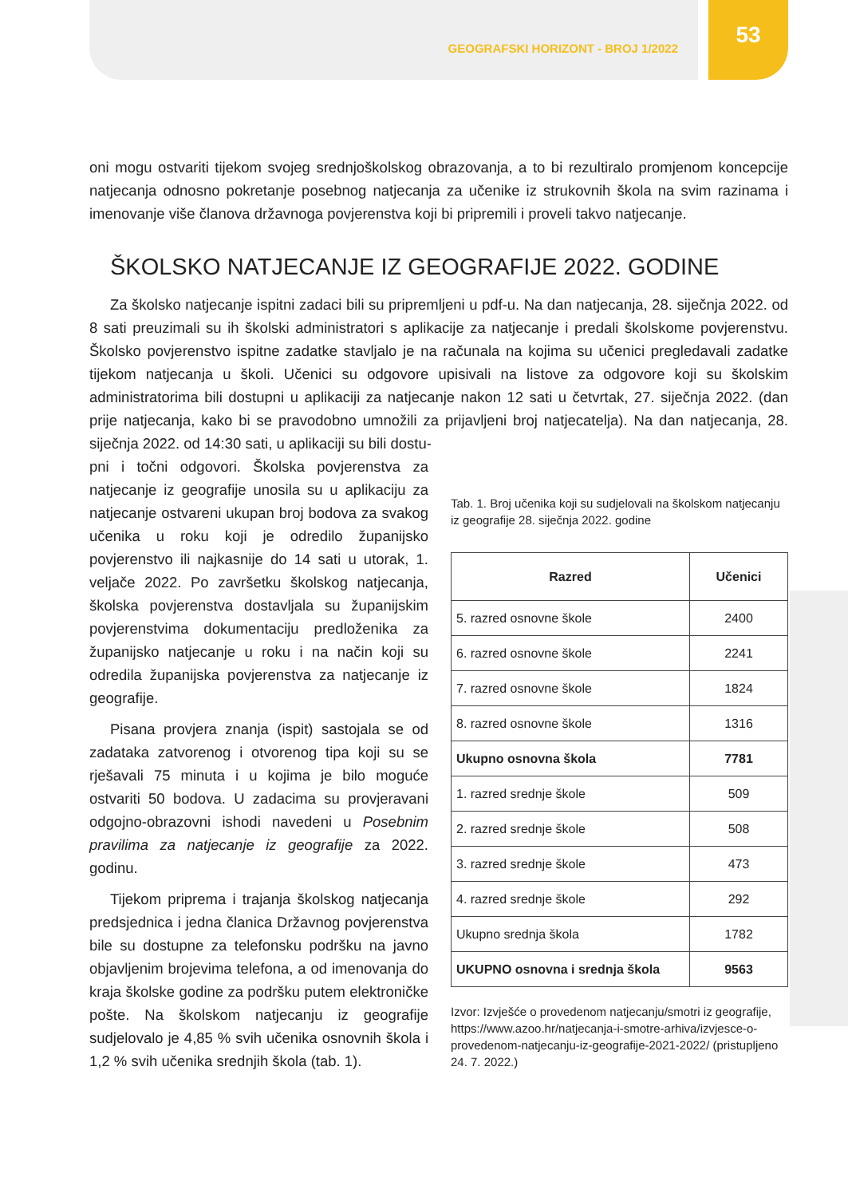GEOGRAFSKI HORIZONT - BROJ 1/2022
53
oni mogu ostvariti tijekom svojeg srednjoškolskog obrazovanja, a to bi rezultiralo promjenom koncepcije natjecanja odnosno pokretanje posebnog natjecanja za učenike iz strukovnih škola na svim razinama i imenovanje više članova državnoga povjerenstva koji bi pripremili i proveli takvo natjecanje.
ŠKOLSKO NATJECANJE IZ GEOGRAFIJE 2022. GODINE
Za školsko natjecanje ispitni zadaci bili su pripremljeni u pdf-u. Na dan natjecanja, 28. siječnja 2022. od 8 sati preuzimali su ih školski administratori s aplikacije za natjecanje i predali školskome povjerenstvu. Školsko povjerenstvo ispitne zadatke stavljalo je na računala na kojima su učenici pregledavali zadatke tijekom natjecanja u školi. Učenici su odgovore upisivali na listove za odgovore koji su školskim administratorima bili dostupni u aplikaciji za natjecanje nakon 12 sati u četvrtak, 27. siječnja 2022. (dan prije natjecanja, kako bi se pravodobno umnožili za prijavljeni broj natjecatelja). Na dan natjecanja, 28. siječnja 2022. od 14:30 sati, u aplikaciji su bili dostu-
pni i točni odgovori. Školska povjerenstva za natjecanje iz geografije unosila su u aplikaciju za natjecanje ostvareni ukupan broj bodova za svakog učenika u roku koji je odredilo županijsko povjerenstvo ili najkasnije do 14 sati u utorak, 1. veljače 2022. Po završetku školskog natjecanja, školska povjerenstva dostavljala su županijskim povjerenstvima dokumentaciju predloženika za županijsko natjecanje u roku i na način koji su odredila županijska povjerenstva za natjecanje iz geografije.
Pisana provjera znanja (ispit) sastojala se od zadataka zatvorenog i otvorenog tipa koji su se rješavali 75 minuta i u kojima je bilo moguće ostvariti 50 bodova. U zadacima su provjeravani odgojno-obrazovni ishodi navedeni u Posebnim pravilima za natjecanje iz geografije za 2022. godinu.
Tijekom priprema i trajanja školskog natjecanja predsjednica i jedna članica Državnog povjerenstva bile su dostupne za telefonsku podršku na javno objavljenim brojevima telefona, a od imenovanja do kraja školske godine za podršku putem elektroničke pošte. Na školskom natjecanju iz geografije sudjelovalo je 4,85 % svih učenika osnovnih škola i 1,2 % svih učenika srednjih škola (tab. 1).
Tab. 1. Broj učenika koji su sudjelovali na školskom natjecanju iz geografije 28. siječnja 2022. godine
| Razred | Učenici |
| --- | --- |
| 5. razred osnovne škole | 2400 |
| 6. razred osnovne škole | 2241 |
| 7. razred osnovne škole | 1824 |
| 8. razred osnovne škole | 1316 |
| Ukupno osnovna škola | 7781 |
| 1. razred srednje škole | 509 |
| 2. razred srednje škole | 508 |
| 3. razred srednje škole | 473 |
| 4. razred srednje škole | 292 |
| Ukupno srednja škola | 1782 |
| UKUPNO osnovna i srednja škola | 9563 |
Izvor: Izvješće o provedenom natjecanju/smotri iz geografije, https://www.azoo.hr/natjecanja-i-smotre-arhiva/izvjesce-o-provedenom-natjecanju-iz-geografije-2021-2022/ (pristupljeno 24. 7. 2022.)